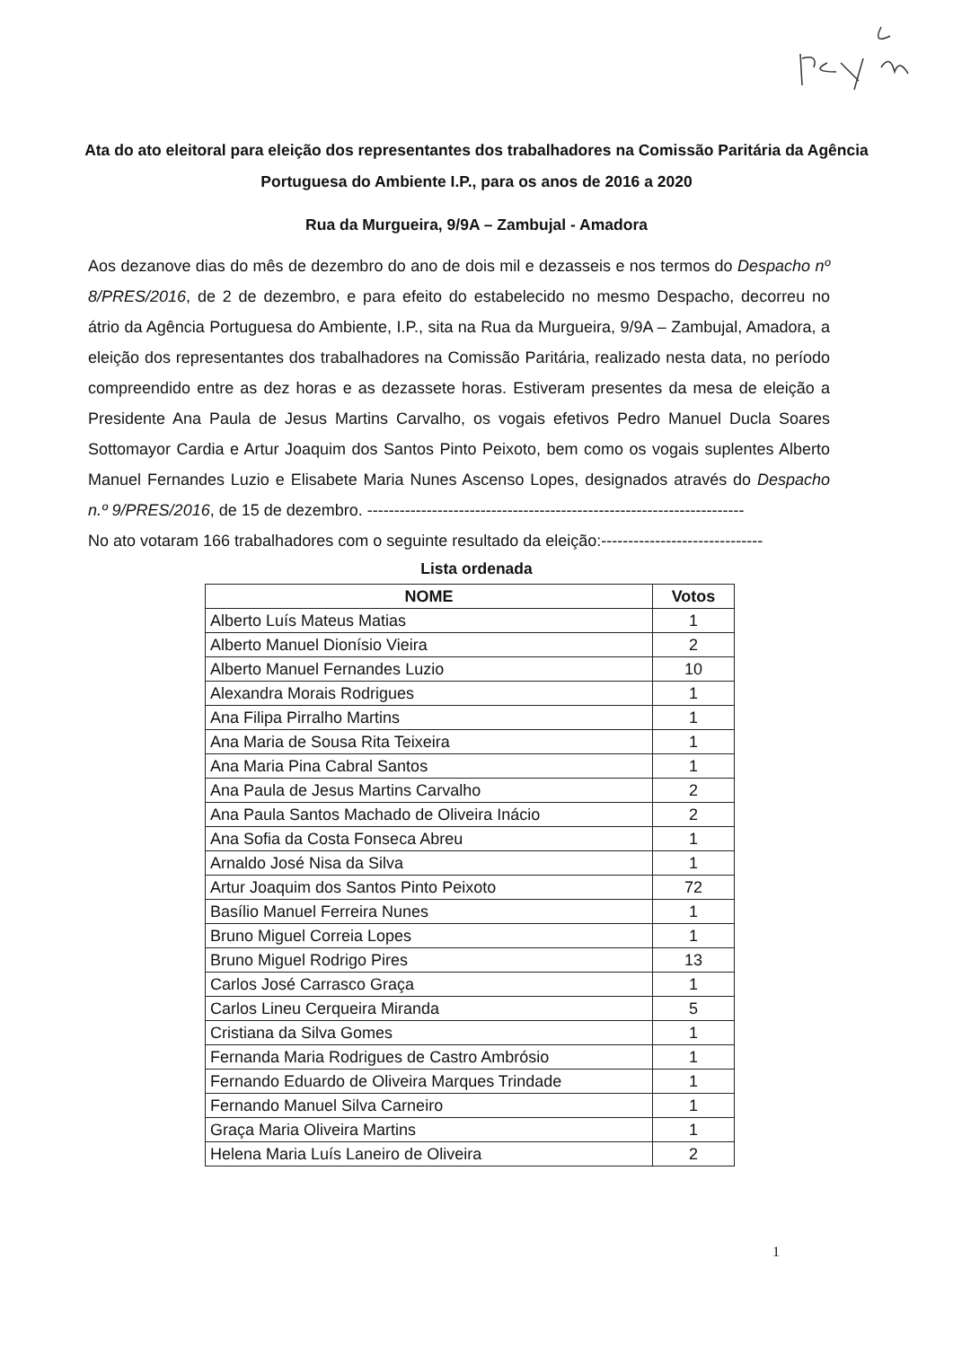Ata do ato eleitoral para eleição dos representantes dos trabalhadores na Comissão Paritária da Agência Portuguesa do Ambiente I.P., para os anos de 2016 a 2020
Rua da Murgueira, 9/9A – Zambujal - Amadora
Aos dezanove dias do mês de dezembro do ano de dois mil e dezasseis e nos termos do Despacho nº 8/PRES/2016, de 2 de dezembro, e para efeito do estabelecido no mesmo Despacho, decorreu no átrio da Agência Portuguesa do Ambiente, I.P., sita na Rua da Murgueira, 9/9A – Zambujal, Amadora, a eleição dos representantes dos trabalhadores na Comissão Paritária, realizado nesta data, no período compreendido entre as dez horas e as dezassete horas. Estiveram presentes da mesa de eleição a Presidente Ana Paula de Jesus Martins Carvalho, os vogais efetivos Pedro Manuel Ducla Soares Sottomayor Cardia e Artur Joaquim dos Santos Pinto Peixoto, bem como os vogais suplentes Alberto Manuel Fernandes Luzio e Elisabete Maria Nunes Ascenso Lopes, designados através do Despacho n.º 9/PRES/2016, de 15 de dezembro. ----------------------------------------------------------------------
No ato votaram 166 trabalhadores com o seguinte resultado da eleição:------------------------------
Lista ordenada
| NOME | Votos |
| --- | --- |
| Alberto Luís Mateus Matias | 1 |
| Alberto Manuel Dionísio Vieira | 2 |
| Alberto Manuel Fernandes Luzio | 10 |
| Alexandra Morais Rodrigues | 1 |
| Ana Filipa Pirralho Martins | 1 |
| Ana Maria de Sousa Rita Teixeira | 1 |
| Ana Maria Pina Cabral Santos | 1 |
| Ana Paula de Jesus Martins Carvalho | 2 |
| Ana Paula Santos Machado de Oliveira Inácio | 2 |
| Ana Sofia da Costa Fonseca Abreu | 1 |
| Arnaldo José Nisa da Silva | 1 |
| Artur Joaquim dos Santos Pinto Peixoto | 72 |
| Basílio Manuel Ferreira Nunes | 1 |
| Bruno Miguel Correia Lopes | 1 |
| Bruno Miguel Rodrigo Pires | 13 |
| Carlos José Carrasco Graça | 1 |
| Carlos Lineu Cerqueira Miranda | 5 |
| Cristiana da Silva Gomes | 1 |
| Fernanda Maria Rodrigues de Castro Ambrósio | 1 |
| Fernando Eduardo de Oliveira Marques Trindade | 1 |
| Fernando Manuel Silva Carneiro | 1 |
| Graça Maria Oliveira Martins | 1 |
| Helena Maria Luís Laneiro de Oliveira | 2 |
1